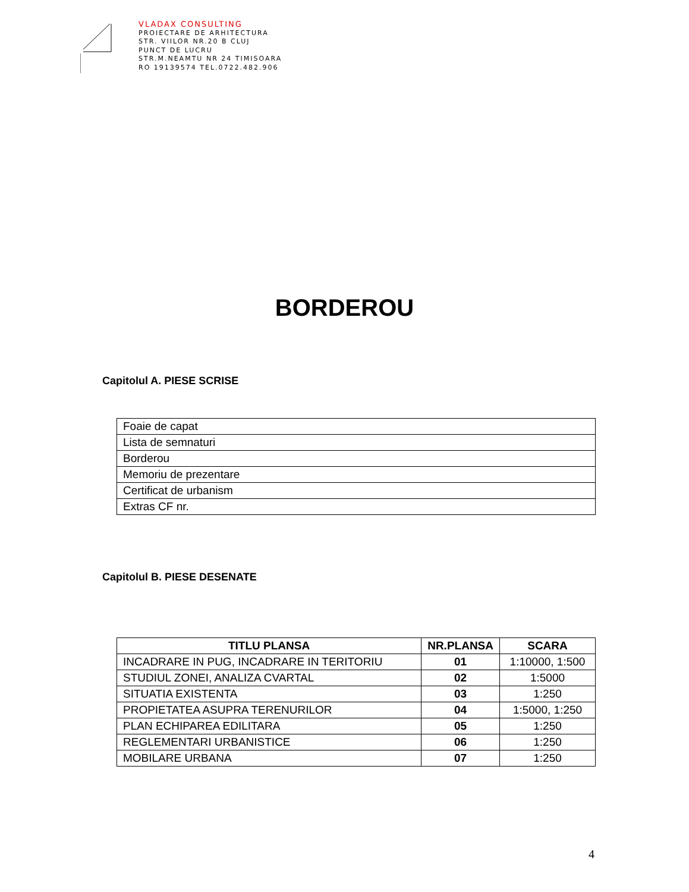VLADAX CONSULTING
PROIECTARE DE ARHITECTURA
STR. VIILOR NR.20 B CLUJ
PUNCT DE LUCRU
STR.M.NEAMTU NR 24 TIMISOARA
RO 19139574 TEL.0722.482.906
BORDEROU
Capitolul A. PIESE SCRISE
| Foaie de capat |
| Lista de semnaturi |
| Borderou |
| Memoriu de prezentare |
| Certificat de urbanism |
| Extras CF nr. |
Capitolul B. PIESE DESENATE
| TITLU PLANSA | NR.PLANSA | SCARA |
| --- | --- | --- |
| INCADRARE IN PUG, INCADRARE IN TERITORIU | 01 | 1:10000, 1:500 |
| STUDIUL ZONEI, ANALIZA CVARTAL | 02 | 1:5000 |
| SITUATIA EXISTENTA | 03 | 1:250 |
| PROPIETATEA ASUPRA TERENURILOR | 04 | 1:5000, 1:250 |
| PLAN ECHIPAREA EDILITARA | 05 | 1:250 |
| REGLEMENTARI URBANISTICE | 06 | 1:250 |
| MOBILARE URBANA | 07 | 1:250 |
4